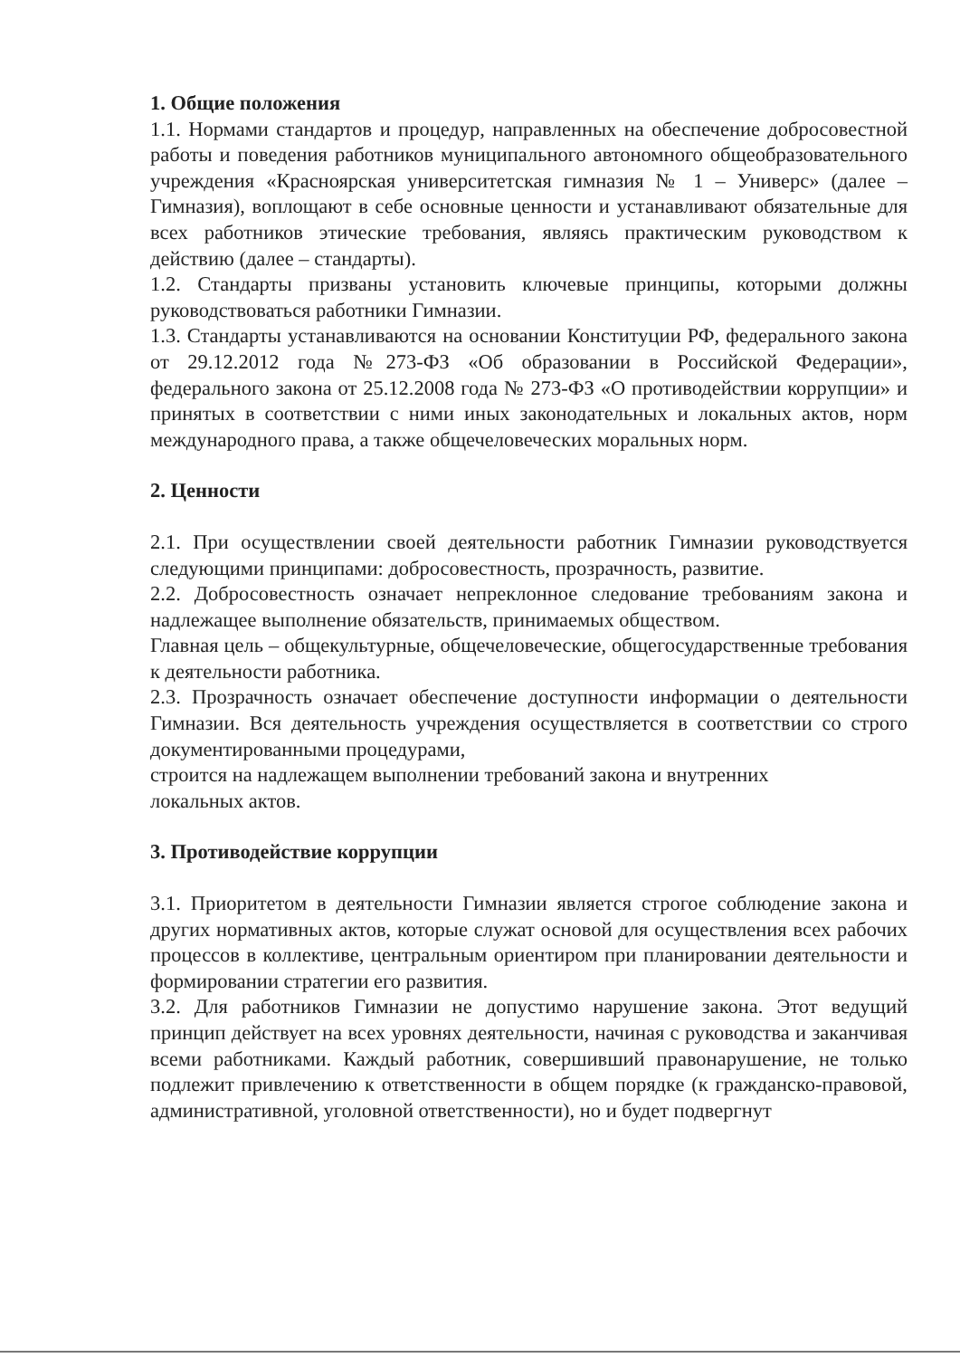1. Общие положения
1.1. Нормами стандартов и процедур, направленных на обеспечение добросовестной работы и поведения работников муниципального автономного общеобразовательного учреждения «Красноярская университетская гимназия № 1 – Универс» (далее – Гимназия), воплощают в себе основные ценности и устанавливают обязательные для всех работников этические требования, являясь практическим руководством к действию (далее – стандарты).
1.2. Стандарты призваны установить ключевые принципы, которыми должны руководствоваться работники Гимназии.
1.3. Стандарты устанавливаются на основании Конституции РФ, федерального закона от 29.12.2012 года №273-ФЗ «Об образовании в Российской Федерации», федерального закона от 25.12.2008 года № 273-ФЗ «О противодействии коррупции» и принятых в соответствии с ними иных законодательных и локальных актов, норм международного права, а также общечеловеческих моральных норм.
2. Ценности
2.1. При осуществлении своей деятельности работник Гимназии руководствуется следующими принципами: добросовестность, прозрачность, развитие.
2.2. Добросовестность означает непреклонное следование требованиям закона и надлежащее выполнение обязательств, принимаемых обществом.
Главная цель – общекультурные, общечеловеческие, общегосударственные требования к деятельности работника.
2.3. Прозрачность означает обеспечение доступности информации о деятельности Гимназии. Вся деятельность учреждения осуществляется в соответствии со строго документированными процедурами,
строится на надлежащем выполнении требований закона и внутренних
локальных актов.
3. Противодействие коррупции
3.1. Приоритетом в деятельности Гимназии является строгое соблюдение закона и других нормативных актов, которые служат основой для осуществления всех рабочих процессов в коллективе, центральным ориентиром при планировании деятельности и формировании стратегии его развития.
3.2. Для работников Гимназии не допустимо нарушение закона. Этот ведущий принцип действует на всех уровнях деятельности, начиная с руководства и заканчивая всеми работниками. Каждый работник, совершивший правонарушение, не только подлежит привлечению к ответственности в общем порядке (к гражданско-правовой, административной, уголовной ответственности), но и будет подвергнут